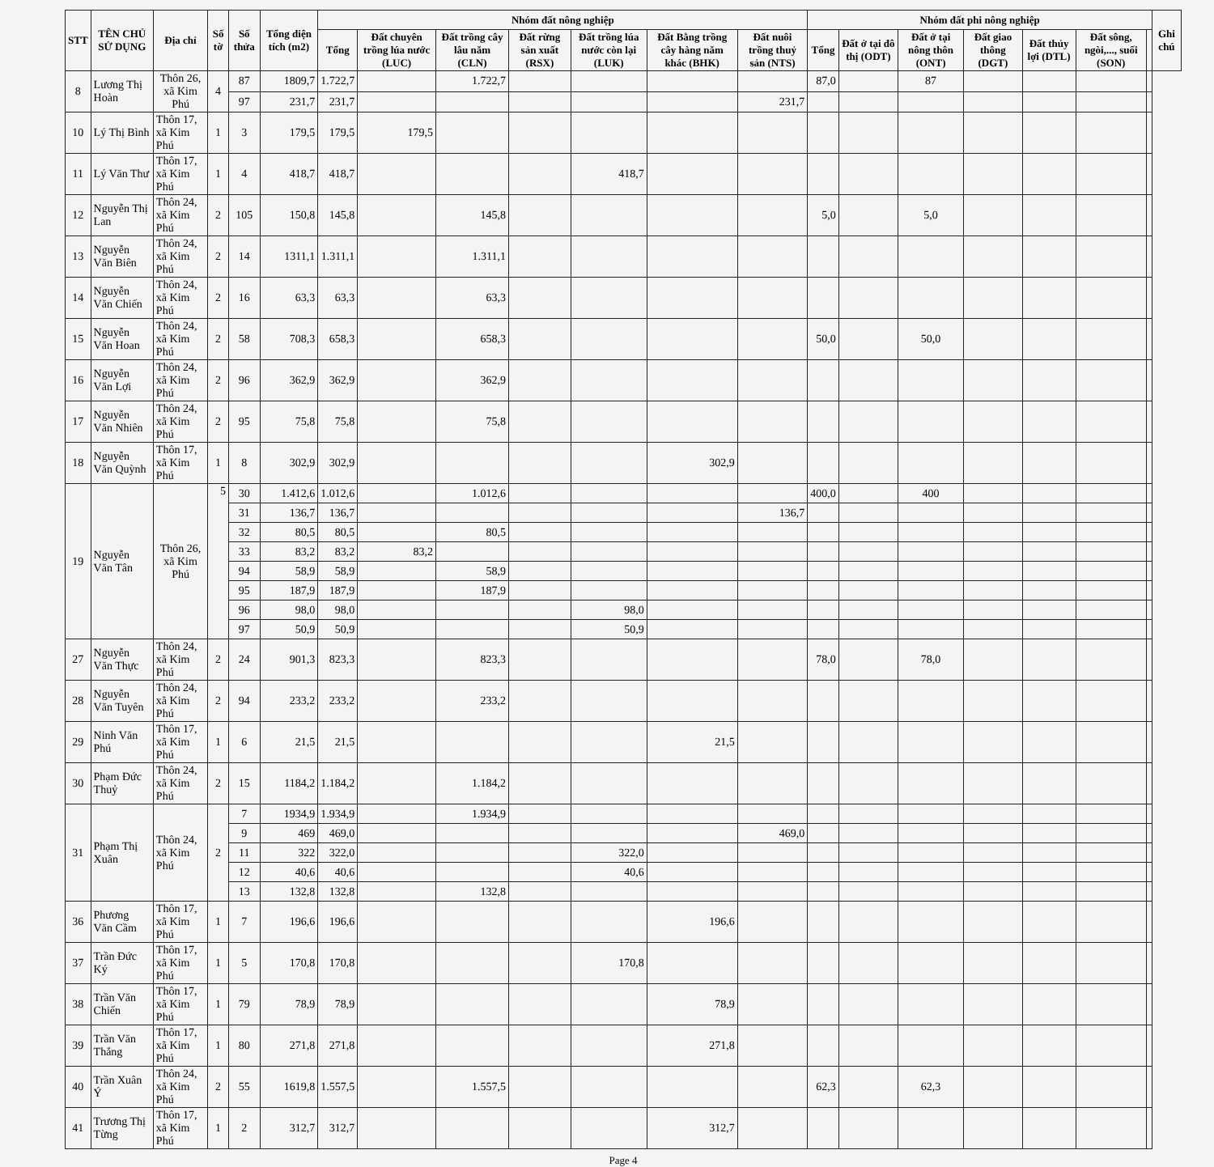| STT | TÊN CHỦ SỬ DỤNG | Địa chỉ | Số tờ | Số thửa | Tổng diện tích (m2) | Nhóm đất nông nghiệp | | | | | | | Nhóm đất phi nông nghiệp | | | | | | | Ghi chú |
| --- | --- | --- | --- | --- | --- | --- | --- | --- | --- | --- | --- | --- | --- | --- | --- | --- | --- | --- | --- | --- |
| | | | | | | Tổng | Đất chuyên trồng lúa nước (LUC) | Đất trồng cây lâu năm (CLN) | Đất rừng sản xuất (RSX) | Đất trồng lúa nước còn lại (LUK) | Đất Bằng trồng cây hàng năm khác (BHK) | Đất nuôi trồng thuỷ sản (NTS) | Tổng | Đất ở tại đô thị (ODT) | Đất ở tại nông thôn (ONT) | Đất giao thông (DGT) | Đất thủy lợi (DTL) | Đất sông, ngòi,..., suối (SON) | | |
| 8 | Lương Thị Hoàn | Thôn 26, xã Kim Phú | 4 | 87 | 1809,7 | 1.722,7 | | 1.722,7 | | | | | 87,0 | | 87 | | | | | |
| | | | | 97 | 231,7 | 231,7 | | | | | | 231,7 | | | | | | | | |
| 10 | Lý Thị Bình | Thôn 17, xã Kim Phú | 1 | 3 | 179,5 | 179,5 | 179,5 | | | | | | | | | | | | | |
| 11 | Lý Văn Thư | Thôn 17, xã Kim Phú | 1 | 4 | 418,7 | 418,7 | | | | 418,7 | | | | | | | | | | |
| 12 | Nguyễn Thị Lan | Thôn 24, xã Kim Phú | 2 | 105 | 150,8 | 145,8 | | 145,8 | | | | | 5,0 | | 5,0 | | | | | |
| 13 | Nguyễn Văn Biên | Thôn 24, xã Kim Phú | 2 | 14 | 1311,1 | 1.311,1 | | 1.311,1 | | | | | | | | | | | | |
| 14 | Nguyễn Văn Chiến | Thôn 24, xã Kim Phú | 2 | 16 | 63,3 | 63,3 | | 63,3 | | | | | | | | | | | | |
| 15 | Nguyễn Văn Hoan | Thôn 24, xã Kim Phú | 2 | 58 | 708,3 | 658,3 | | 658,3 | | | | | 50,0 | | 50,0 | | | | | |
| 16 | Nguyễn Văn Lợi | Thôn 24, xã Kim Phú | 2 | 96 | 362,9 | 362,9 | | 362,9 | | | | | | | | | | | | |
| 17 | Nguyễn Văn Nhiên | Thôn 24, xã Kim Phú | 2 | 95 | 75,8 | 75,8 | | 75,8 | | | | | | | | | | | | |
| 18 | Nguyễn Văn Quỳnh | Thôn 17, xã Kim Phú | 1 | 8 | 302,9 | 302,9 | | | | | 302,9 | | | | | | | | | |
| 19 | Nguyễn Văn Tân | Thôn 26, xã Kim Phú | 5 | 30 | 1.412,6 | 1.012,6 | | 1.012,6 | | | | | 400,0 | | 400 | | | | | |
| | | | | 31 | 136,7 | 136,7 | | | | | | 136,7 | | | | | | | | |
| | | | | 32 | 80,5 | 80,5 | | 80,5 | | | | | | | | | | | | |
| | | | | 33 | 83,2 | 83,2 | 83,2 | | | | | | | | | | | | | |
| | | | | 94 | 58,9 | 58,9 | | 58,9 | | | | | | | | | | | | |
| | | | | 95 | 187,9 | 187,9 | | 187,9 | | | | | | | | | | | | |
| | | | | 96 | 98,0 | 98,0 | | | | 98,0 | | | | | | | | | | |
| | | | | 97 | 50,9 | 50,9 | | | | 50,9 | | | | | | | | | | |
| 27 | Nguyễn Văn Thực | Thôn 24, xã Kim Phú | 2 | 24 | 901,3 | 823,3 | | 823,3 | | | | | 78,0 | | 78,0 | | | | | |
| 28 | Nguyễn Văn Tuyên | Thôn 24, xã Kim Phú | 2 | 94 | 233,2 | 233,2 | | 233,2 | | | | | | | | | | | | |
| 29 | Ninh Văn Phú | Thôn 17, xã Kim Phú | 1 | 6 | 21,5 | 21,5 | | | | | 21,5 | | | | | | | | | |
| 30 | Phạm Đức Thuỷ | Thôn 24, xã Kim Phú | 2 | 15 | 1184,2 | 1.184,2 | | 1.184,2 | | | | | | | | | | | | |
| 31 | Phạm Thị Xuân | Thôn 24, xã Kim Phú | 2 | 7 | 1934,9 | 1.934,9 | | 1.934,9 | | | | | | | | | | | | |
| | | | | 9 | 469 | 469,0 | | | | | | 469,0 | | | | | | | | |
| | | | | 11 | 322 | 322,0 | | | | 322,0 | | | | | | | | | | |
| | | | | 12 | 40,6 | 40,6 | | | | 40,6 | | | | | | | | | | |
| | | | | 13 | 132,8 | 132,8 | | 132,8 | | | | | | | | | | | | |
| 36 | Phương Văn Cầm | Thôn 17, xã Kim Phú | 1 | 7 | 196,6 | 196,6 | | | | | 196,6 | | | | | | | | | |
| 37 | Trần Đức Ký | Thôn 17, xã Kim Phú | 1 | 5 | 170,8 | 170,8 | | | | 170,8 | | | | | | | | | | |
| 38 | Trần Văn Chiến | Thôn 17, xã Kim Phú | 1 | 79 | 78,9 | 78,9 | | | | | 78,9 | | | | | | | | | |
| 39 | Trần Văn Thắng | Thôn 17, xã Kim Phú | 1 | 80 | 271,8 | 271,8 | | | | | 271,8 | | | | | | | | | |
| 40 | Trần Xuân Ý | Thôn 24, xã Kim Phú | 2 | 55 | 1619,8 | 1.557,5 | | 1.557,5 | | | | | 62,3 | | 62,3 | | | | | |
| 41 | Trương Thị Từng | Thôn 17, xã Kim Phú | 1 | 2 | 312,7 | 312,7 | | | | | 312,7 | | | | | | | | | |
Page 4